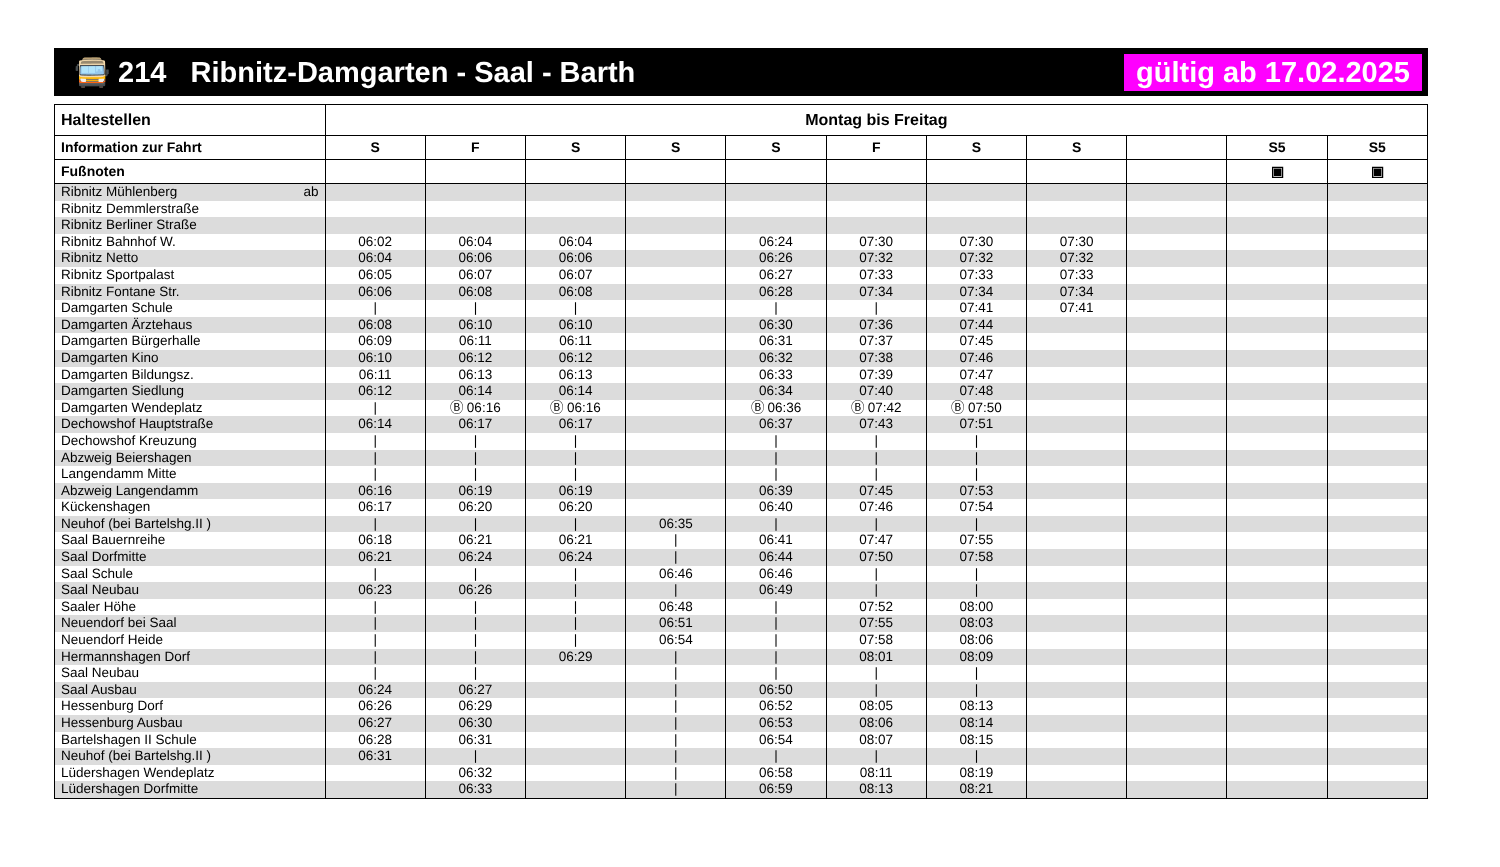🚍 214 Ribnitz-Damgarten - Saal - Barth gültig ab 17.02.2025
| Haltestellen | Montag bis Freitag | | | | | | | | | | |
| --- | --- | --- | --- | --- | --- | --- | --- | --- | --- | --- | --- |
| Information zur Fahrt | S | F | S | S | S | F | S | S | | S5 | S5 |
| Fußnoten | | | | | | | | | | ▣ | ▣ |
| Ribnitz Mühlenberg ab | | | | | | | | | | | |
| Ribnitz Demmlerstraße | | | | | | | | | | | |
| Ribnitz Berliner Straße | | | | | | | | | | | |
| Ribnitz Bahnhof W. | 06:02 | 06:04 | 06:04 | | 06:24 | 07:30 | 07:30 | 07:30 | | | |
| Ribnitz Netto | 06:04 | 06:06 | 06:06 | | 06:26 | 07:32 | 07:32 | 07:32 | | | |
| Ribnitz Sportpalast | 06:05 | 06:07 | 06:07 | | 06:27 | 07:33 | 07:33 | 07:33 | | | |
| Ribnitz Fontane Str. | 06:06 | 06:08 | 06:08 | | 06:28 | 07:34 | 07:34 | 07:34 | | | |
| Damgarten Schule | / | / | / | | / | / | 07:41 | 07:41 | | | |
| Damgarten Ärztehaus | 06:08 | 06:10 | 06:10 | | 06:30 | 07:36 | 07:44 | | | | |
| Damgarten Bürgerhalle | 06:09 | 06:11 | 06:11 | | 06:31 | 07:37 | 07:45 | | | | |
| Damgarten Kino | 06:10 | 06:12 | 06:12 | | 06:32 | 07:38 | 07:46 | | | | |
| Damgarten Bildungsz. | 06:11 | 06:13 | 06:13 | | 06:33 | 07:39 | 07:47 | | | | |
| Damgarten Siedlung | 06:12 | 06:14 | 06:14 | | 06:34 | 07:40 | 07:48 | | | | |
| Damgarten Wendeplatz | / | Ⓑ 06:16 | Ⓑ 06:16 | | Ⓑ 06:36 | Ⓑ 07:42 | Ⓑ 07:50 | | | | |
| Dechowshof Hauptstraße | 06:14 | 06:17 | 06:17 | | 06:37 | 07:43 | 07:51 | | | | |
| Dechowshof Kreuzung | / | / | / | | / | / | / | | | | |
| Abzweig Beiershagen | / | / | / | | / | / | / | | | | |
| Langendamm Mitte | / | / | / | | / | / | / | | | | |
| Abzweig Langendamm | 06:16 | 06:19 | 06:19 | | 06:39 | 07:45 | 07:53 | | | | |
| Kückenshagen | 06:17 | 06:20 | 06:20 | | 06:40 | 07:46 | 07:54 | | | | |
| Neuhof (bei Bartelshg.II ) | / | / | / | 06:35 | / | / | / | | | | |
| Saal Bauernreihe | 06:18 | 06:21 | 06:21 | / | 06:41 | 07:47 | 07:55 | | | | |
| Saal Dorfmitte | 06:21 | 06:24 | 06:24 | / | 06:44 | 07:50 | 07:58 | | | | |
| Saal Schule | / | / | / | 06:46 | 06:46 | / | / | | | | |
| Saal Neubau | 06:23 | 06:26 | / | / | 06:49 | / | / | | | | |
| Saaler Höhe | / | / | / | 06:48 | / | 07:52 | 08:00 | | | | |
| Neuendorf bei Saal | / | / | / | 06:51 | / | 07:55 | 08:03 | | | | |
| Neuendorf Heide | / | / | / | 06:54 | / | 07:58 | 08:06 | | | | |
| Hermannshagen Dorf | / | / | 06:29 | / | / | 08:01 | 08:09 | | | | |
| Saal Neubau | / | / | | / | / | / | / | | | | |
| Saal Ausbau | 06:24 | 06:27 | | / | 06:50 | / | / | | | | |
| Hessenburg Dorf | 06:26 | 06:29 | | / | 06:52 | 08:05 | 08:13 | | | | |
| Hessenburg Ausbau | 06:27 | 06:30 | | / | 06:53 | 08:06 | 08:14 | | | | |
| Bartelshagen II Schule | 06:28 | 06:31 | | / | 06:54 | 08:07 | 08:15 | | | | |
| Neuhof (bei Bartelshg.II ) | 06:31 | / | | / | / | / | / | | | | |
| Lüdershagen Wendeplatz | | 06:32 | | / | 06:58 | 08:11 | 08:19 | | | | |
| Lüdershagen Dorfmitte | | 06:33 | | / | 06:59 | 08:13 | 08:21 | | | | |